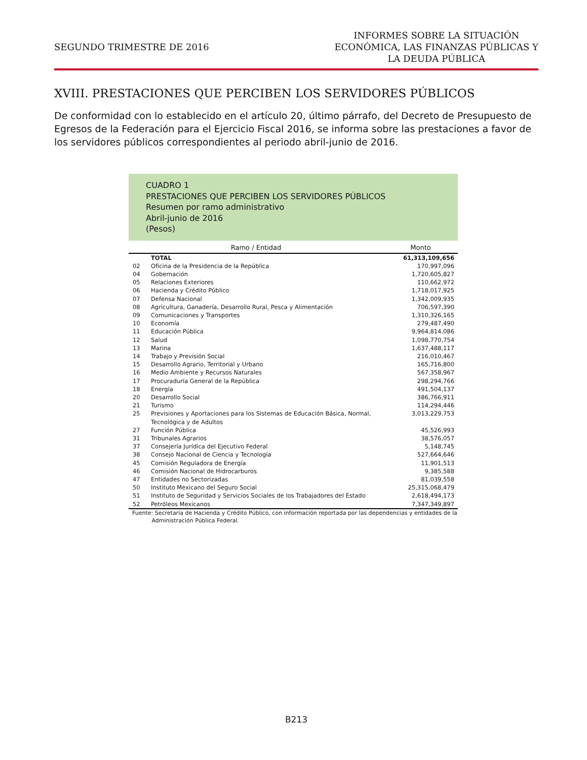SEGUNDO TRIMESTRE DE 2016
INFORMES SOBRE LA SITUACIÓN
ECONÓMICA, LAS FINANZAS PÚBLICAS Y
LA DEUDA PÚBLICA
XVIII. PRESTACIONES QUE PERCIBEN LOS SERVIDORES PÚBLICOS
De conformidad con lo establecido en el artículo 20, último párrafo, del Decreto de Presupuesto de Egresos de la Federación para el Ejercicio Fiscal 2016, se informa sobre las prestaciones a favor de los servidores públicos correspondientes al periodo abril-junio de 2016.
CUADRO 1
PRESTACIONES QUE PERCIBEN LOS SERVIDORES PÚBLICOS
Resumen por ramo administrativo
Abril-junio de 2016
(Pesos)
| Ramo / Entidad | | Monto |
| --- | --- | --- |
| | TOTAL | 61,313,109,656 |
| 02 | Oficina de la Presidencia de la República | 170,997,096 |
| 04 | Gobernación | 1,720,605,827 |
| 05 | Relaciones Exteriores | 110,662,972 |
| 06 | Hacienda y Crédito Público | 1,718,017,925 |
| 07 | Defensa Nacional | 1,342,009,935 |
| 08 | Agricultura, Ganadería, Desarrollo Rural, Pesca y Alimentación | 706,597,390 |
| 09 | Comunicaciones y Transportes | 1,310,326,165 |
| 10 | Economía | 279,487,490 |
| 11 | Educación Pública | 9,964,814,086 |
| 12 | Salud | 1,098,770,754 |
| 13 | Marina | 1,637,488,117 |
| 14 | Trabajo y Previsión Social | 216,010,467 |
| 15 | Desarrollo Agrario, Territorial y Urbano | 165,716,800 |
| 16 | Medio Ambiente y Recursos Naturales | 567,358,967 |
| 17 | Procuraduría General de la República | 298,294,766 |
| 18 | Energía | 491,504,137 |
| 20 | Desarrollo Social | 386,766,911 |
| 21 | Turismo | 114,294,446 |
| 25 | Previsiones y Aportaciones para los Sistemas de Educación Básica, Normal, Tecnológica y de Adultos | 3,013,229,753 |
| 27 | Función Pública | 45,526,993 |
| 31 | Tribunales Agrarios | 38,576,057 |
| 37 | Consejería Jurídica del Ejecutivo Federal | 5,148,745 |
| 38 | Consejo Nacional de Ciencia y Tecnología | 527,664,646 |
| 45 | Comisión Reguladora de Energía | 11,901,513 |
| 46 | Comisión Nacional de Hidrocarburos | 9,385,588 |
| 47 | Entidades no Sectorizadas | 81,039,558 |
| 50 | Instituto Mexicano del Seguro Social | 25,315,068,479 |
| 51 | Instituto de Seguridad y Servicios Sociales de los Trabajadores del Estado | 2,618,494,173 |
| 52 | Petróleos Mexicanos | 7,347,349,897 |
Fuente: Secretaría de Hacienda y Crédito Público, con información reportada por las dependencias y entidades de la
Administración Pública Federal.
B213